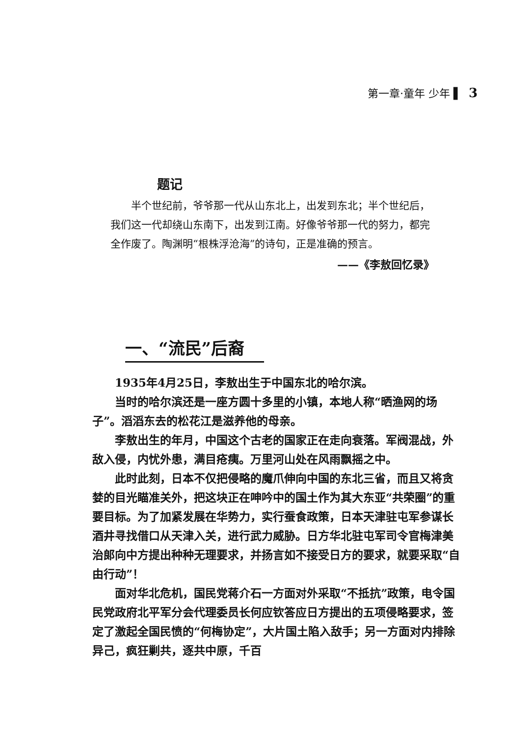第一章·童年 少年 ▌ 3
题记
半个世纪前，爷爷那一代从山东北上，出发到东北；半个世纪后，我们这一代却绕山东南下，出发到江南。好像爷爷那一代的努力，都完全作废了。陶渊明“根株浮沧海”的诗句，正是准确的预言。
——《李敖回忆录》
一、“流民”后裔
1935年4月25日，李敖出生于中国东北的哈尔滨。
当时的哈尔滨还是一座方圆十多里的小镇，本地人称“晒渔网的场子”。滔滔东去的松花江是滋养他的母亲。
李敖出生的年月，中国这个古老的国家正在走向衰落。军阀混战，外敌入侵，内忧外患，满目疮痍。万里河山处在风雨飘摇之中。
此时此刻，日本不仅把侵略的魔爪伸向中国的东北三省，而且又将贪婪的目光瞄准关外，把这块正在呻吟中的国土作为其大东亚“共荣圈”的重要目标。为了加紧发展在华势力，实行蚕食政策，日本天津驻屯军参谋长酒井寻找借口从天津入关，进行武力威胁。日方华北驻屯军司令官梅津美治郎向中方提出种种无理要求，并扬言如不接受日方的要求，就要采取“自由行动”！
面对华北危机，国民党蒋介石一方面对外采取“不抵抗”政策，电令国民党政府北平军分会代理委员长何应钦答应日方提出的五项侵略要求，签定了激起全国民愤的“何梅协定”，大片国土陷入敌手；另一方面对内排除异己，疯狂剿共，逐共中原，千百